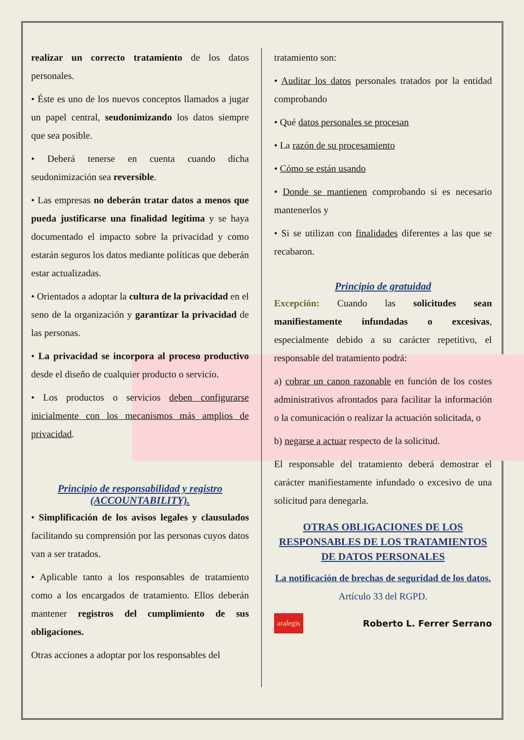realizar un correcto tratamiento de los datos personales.
• Éste es uno de los nuevos conceptos llamados a jugar un papel central, seudonimizando los datos siempre que sea posible.
• Deberá tenerse en cuenta cuando dicha seudonimización sea reversible.
• Las empresas no deberán tratar datos a menos que pueda justificarse una finalidad legítima y se haya documentado el impacto sobre la privacidad y como estarán seguros los datos mediante políticas que deberán estar actualizadas.
• Orientados a adoptar la cultura de la privacidad en el seno de la organización y garantizar la privacidad de las personas.
• La privacidad se incorpora al proceso productivo desde el diseño de cualquier producto o servicio.
• Los productos o servicios deben configurarse inicialmente con los mecanismos más amplios de privacidad.
Principio de responsabilidad y registro (ACCOUNTABILITY).
• Simplificación de los avisos legales y clausulados facilitando su comprensión por las personas cuyos datos van a ser tratados.
• Aplicable tanto a los responsables de tratamiento como a los encargados de tratamiento. Ellos deberán mantener registros del cumplimiento de sus obligaciones.
Otras acciones a adoptar por los responsables del
tratamiento son:
• Auditar los datos personales tratados por la entidad comprobando
• Qué datos personales se procesan
• La razón de su procesamiento
• Cómo se están usando
• Donde se mantienen comprobando si es necesario mantenerlos y
• Si se utilizan con finalidades diferentes a las que se recabaron.
Principio de gratuidad
Excepción: Cuando las solicitudes sean manifiestamente infundadas o excesivas, especialmente debido a su carácter repetitivo, el responsable del tratamiento podrá:
a) cobrar un canon razonable en función de los costes administrativos afrontados para facilitar la información o la comunicación o realizar la actuación solicitada, o
b) negarse a actuar respecto de la solicitud.
El responsable del tratamiento deberá demostrar el carácter manifiestamente infundado o excesivo de una solicitud para denegarla.
OTRAS OBLIGACIONES DE LOS RESPONSABLES DE LOS TRATAMIENTOS DE DATOS PERSONALES
La notificación de brechas de seguridad de los datos. Artículo 33 del RGPD.
aralegis Roberto L. Ferrer Serrano